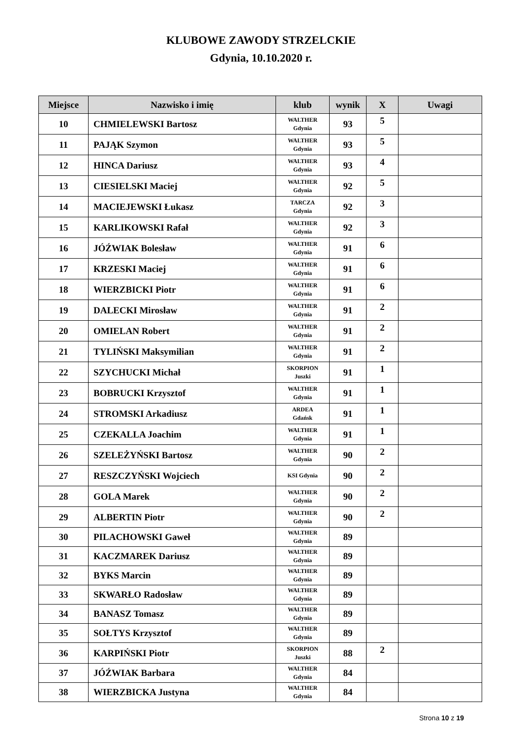KLUBOWE ZAWODY STRZELCKIE
Gdynia, 10.10.2020 r.
| Miejsce | Nazwisko i imię | klub | wynik | X | Uwagi |
| --- | --- | --- | --- | --- | --- |
| 10 | CHMIELEWSKI Bartosz | WALTHER Gdynia | 93 | 5 | |
| 11 | PAJĄK Szymon | WALTHER Gdynia | 93 | 5 | |
| 12 | HINCA Dariusz | WALTHER Gdynia | 93 | 4 | |
| 13 | CIESIELSKI Maciej | WALTHER Gdynia | 92 | 5 | |
| 14 | MACIEJEWSKI Łukasz | TARCZA Gdynia | 92 | 3 | |
| 15 | KARLIKOWSKI Rafał | WALTHER Gdynia | 92 | 3 | |
| 16 | JÓŹWIAK Bolesław | WALTHER Gdynia | 91 | 6 | |
| 17 | KRZESKI Maciej | WALTHER Gdynia | 91 | 6 | |
| 18 | WIERZBICKI Piotr | WALTHER Gdynia | 91 | 6 | |
| 19 | DALECKI Mirosław | WALTHER Gdynia | 91 | 2 | |
| 20 | OMIELAN Robert | WALTHER Gdynia | 91 | 2 | |
| 21 | TYLIŃSKI Maksymilian | WALTHER Gdynia | 91 | 2 | |
| 22 | SZYCHUCKI Michał | SKORPION Juszki | 91 | 1 | |
| 23 | BOBRUCKI Krzysztof | WALTHER Gdynia | 91 | 1 | |
| 24 | STROMSKI Arkadiusz | ARDEA Gdańsk | 91 | 1 | |
| 25 | CZEKALLA Joachim | WALTHER Gdynia | 91 | 1 | |
| 26 | SZELEŻYŃSKI Bartosz | WALTHER Gdynia | 90 | 2 | |
| 27 | RESZCZYŃSKI Wojciech | KSI Gdynia | 90 | 2 | |
| 28 | GOLA Marek | WALTHER Gdynia | 90 | 2 | |
| 29 | ALBERTIN Piotr | WALTHER Gdynia | 90 | 2 | |
| 30 | PILACHOWSKI Gaweł | WALTHER Gdynia | 89 | | |
| 31 | KACZMAREK Dariusz | WALTHER Gdynia | 89 | | |
| 32 | BYKS Marcin | WALTHER Gdynia | 89 | | |
| 33 | SKWARŁO Radosław | WALTHER Gdynia | 89 | | |
| 34 | BANASZ Tomasz | WALTHER Gdynia | 89 | | |
| 35 | SOŁTYS Krzysztof | WALTHER Gdynia | 89 | | |
| 36 | KARPIŃSKI Piotr | SKORPION Juszki | 88 | 2 | |
| 37 | JÓŹWIAK Barbara | WALTHER Gdynia | 84 | | |
| 38 | WIERZBICKA Justyna | WALTHER Gdynia | 84 | | |
Strona 10 z 19